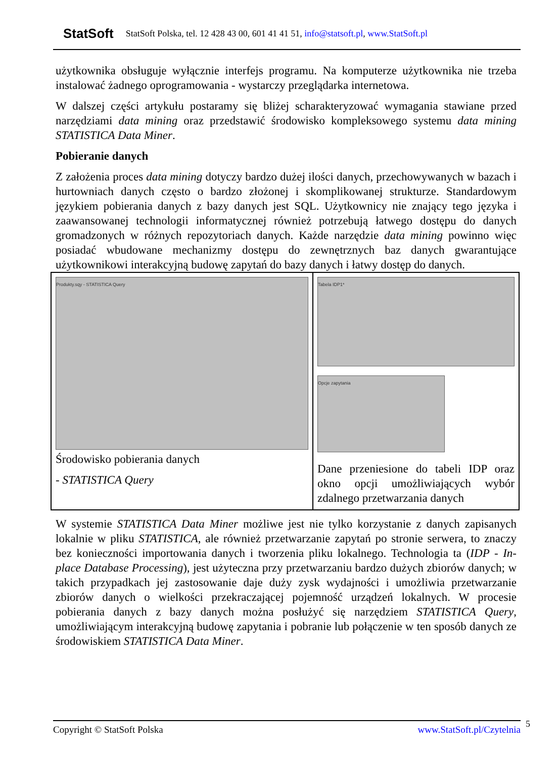StatSoft StatSoft Polska, tel. 12 428 43 00, 601 41 41 51, info@statsoft.pl, www.StatSoft.pl
użytkownika obsługuje wyłącznie interfejs programu. Na komputerze użytkownika nie trzeba instalować żadnego oprogramowania - wystarczy przeglądarka internetowa.
W dalszej części artykułu postaramy się bliżej scharakteryzować wymagania stawiane przed narzędziami data mining oraz przedstawić środowisko kompleksowego systemu data mining STATISTICA Data Miner.
Pobieranie danych
Z założenia proces data mining dotyczy bardzo dużej ilości danych, przechowywanych w bazach i hurtowniach danych często o bardzo złożonej i skomplikowanej strukturze. Standardowym językiem pobierania danych z bazy danych jest SQL. Użytkownicy nie znający tego języka i zaawansowanej technologii informatycznej również potrzebują łatwego dostępu do danych gromadzonych w różnych repozytoriach danych. Każde narzędzie data mining powinno więc posiadać wbudowane mechanizmy dostępu do zewnętrznych baz danych gwarantujące użytkownikowi interakcyjną budowę zapytań do bazy danych i łatwy dostęp do danych.
| Produkty.sqy - STATISTICA Query Środowisko pobierania danych - STATISTICA Query | Tabela IDP1* Opcje zapytania Dane przeniesione do tabeli IDP oraz okno opcji umożliwiających wybór zdalnego przetwarzania danych |
W systemie STATISTICA Data Miner możliwe jest nie tylko korzystanie z danych zapisanych lokalnie w pliku STATISTICA, ale również przetwarzanie zapytań po stronie serwera, to znaczy bez konieczności importowania danych i tworzenia pliku lokalnego. Technologia ta (IDP - In-place Database Processing), jest użyteczna przy przetwarzaniu bardzo dużych zbiorów danych; w takich przypadkach jej zastosowanie daje duży zysk wydajności i umożliwia przetwarzanie zbiorów danych o wielkości przekraczającej pojemność urządzeń lokalnych. W procesie pobierania danych z bazy danych można posłużyć się narzędziem STATISTICA Query, umożliwiającym interakcyjną budowę zapytania i pobranie lub połączenie w ten sposób danych ze środowiskiem STATISTICA Data Miner.
Copyright © StatSoft Polska www.StatSoft.pl/Czytelnia 5